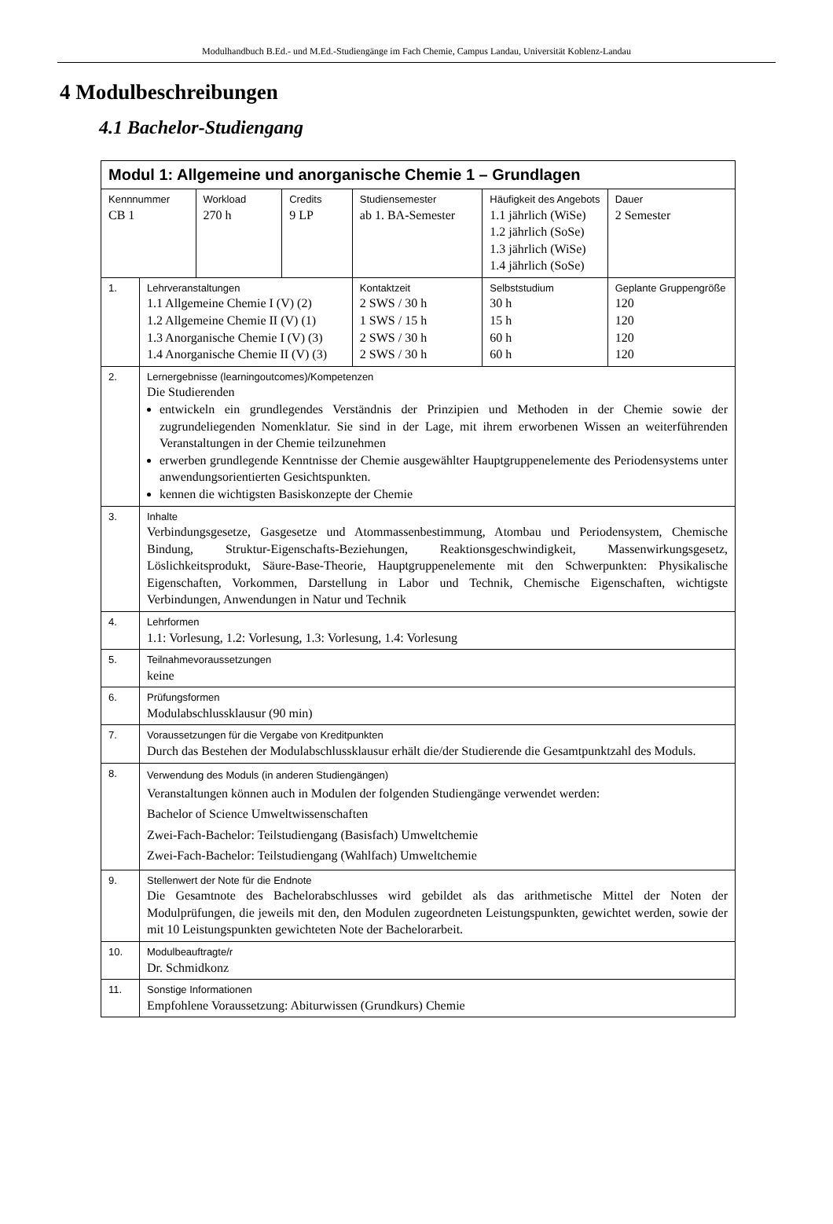Modulhandbuch B.Ed.- und M.Ed.-Studiengänge im Fach Chemie, Campus Landau, Universität Koblenz-Landau
4 Modulbeschreibungen
4.1 Bachelor-Studiengang
| Modul 1: Allgemeine und anorganische Chemie 1 – Grundlagen | | | | | | |
| Kennnummer CB 1 | | Workload 270 h | Credits 9 LP | Studiensemester ab 1. BA-Semester | Häufigkeit des Angebots 1.1 jährlich (WiSe) 1.2 jährlich (SoSe) 1.3 jährlich (WiSe) 1.4 jährlich (SoSe) | Dauer 2 Semester |
| 1. | Lehrveranstaltungen 1.1 Allgemeine Chemie I (V) (2) 1.2 Allgemeine Chemie II (V) (1) 1.3 Anorganische Chemie I (V) (3) 1.4 Anorganische Chemie II (V) (3) | | | Kontaktzeit 2 SWS / 30 h 1 SWS / 15 h 2 SWS / 30 h 2 SWS / 30 h | Selbststudium 30 h 15 h 60 h 60 h | Geplante Gruppengröße 120 120 120 120 |
| 2. | Lernergebnisse (learningoutcomes)/Kompetenzen Die Studierenden entwickeln ein grundlegendes Verständnis der Prinzipien und Methoden in der Chemie sowie der zugrundeliegenden Nomenklatur. Sie sind in der Lage, mit ihrem erworbenen Wissen an weiterführenden Veranstaltungen in der Chemie teilzunehmen erwerben grundlegende Kenntnisse der Chemie ausgewählter Hauptgruppenelemente des Periodensystems unter anwendungsorientierten Gesichtspunkten. kennen die wichtigsten Basiskonzepte der Chemie | | | | | |
| 3. | Inhalte Verbindungsgesetze, Gasgesetze und Atommassenbestimmung, Atombau und Periodensystem, Chemische Bindung, Struktur-Eigenschafts-Beziehungen, Reaktionsgeschwindigkeit, Massenwirkungsgesetz, Löslichkeitsprodukt, Säure-Base-Theorie, Hauptgruppenelemente mit den Schwerpunkten: Physikalische Eigenschaften, Vorkommen, Darstellung in Labor und Technik, Chemische Eigenschaften, wichtigste Verbindungen, Anwendungen in Natur und Technik | | | | | |
| 4. | Lehrformen 1.1: Vorlesung, 1.2: Vorlesung, 1.3: Vorlesung, 1.4: Vorlesung | | | | | |
| 5. | Teilnahmevoraussetzungen keine | | | | | |
| 6. | Prüfungsformen Modulabschlussklausur (90 min) | | | | | |
| 7. | Voraussetzungen für die Vergabe von Kreditpunkten Durch das Bestehen der Modulabschlussklausur erhält die/der Studierende die Gesamtpunktzahl des Moduls. | | | | | |
| 8. | Verwendung des Moduls (in anderen Studiengängen) Veranstaltungen können auch in Modulen der folgenden Studiengänge verwendet werden: Bachelor of Science Umweltwissenschaften Zwei-Fach-Bachelor: Teilstudiengang (Basisfach) Umweltchemie Zwei-Fach-Bachelor: Teilstudiengang (Wahlfach) Umweltchemie | | | | | |
| 9. | Stellenwert der Note für die Endnote Die Gesamtnote des Bachelorabschlusses wird gebildet als das arithmetische Mittel der Noten der Modulprüfungen, die jeweils mit den, den Modulen zugeordneten Leistungspunkten, gewichtet werden, sowie der mit 10 Leistungspunkten gewichteten Note der Bachelorarbeit. | | | | | |
| 10. | Modulbeauftragte/r Dr. Schmidkonz | | | | | |
| 11. | Sonstige Informationen Empfohlene Voraussetzung: Abiturwissen (Grundkurs) Chemie | | | | | |